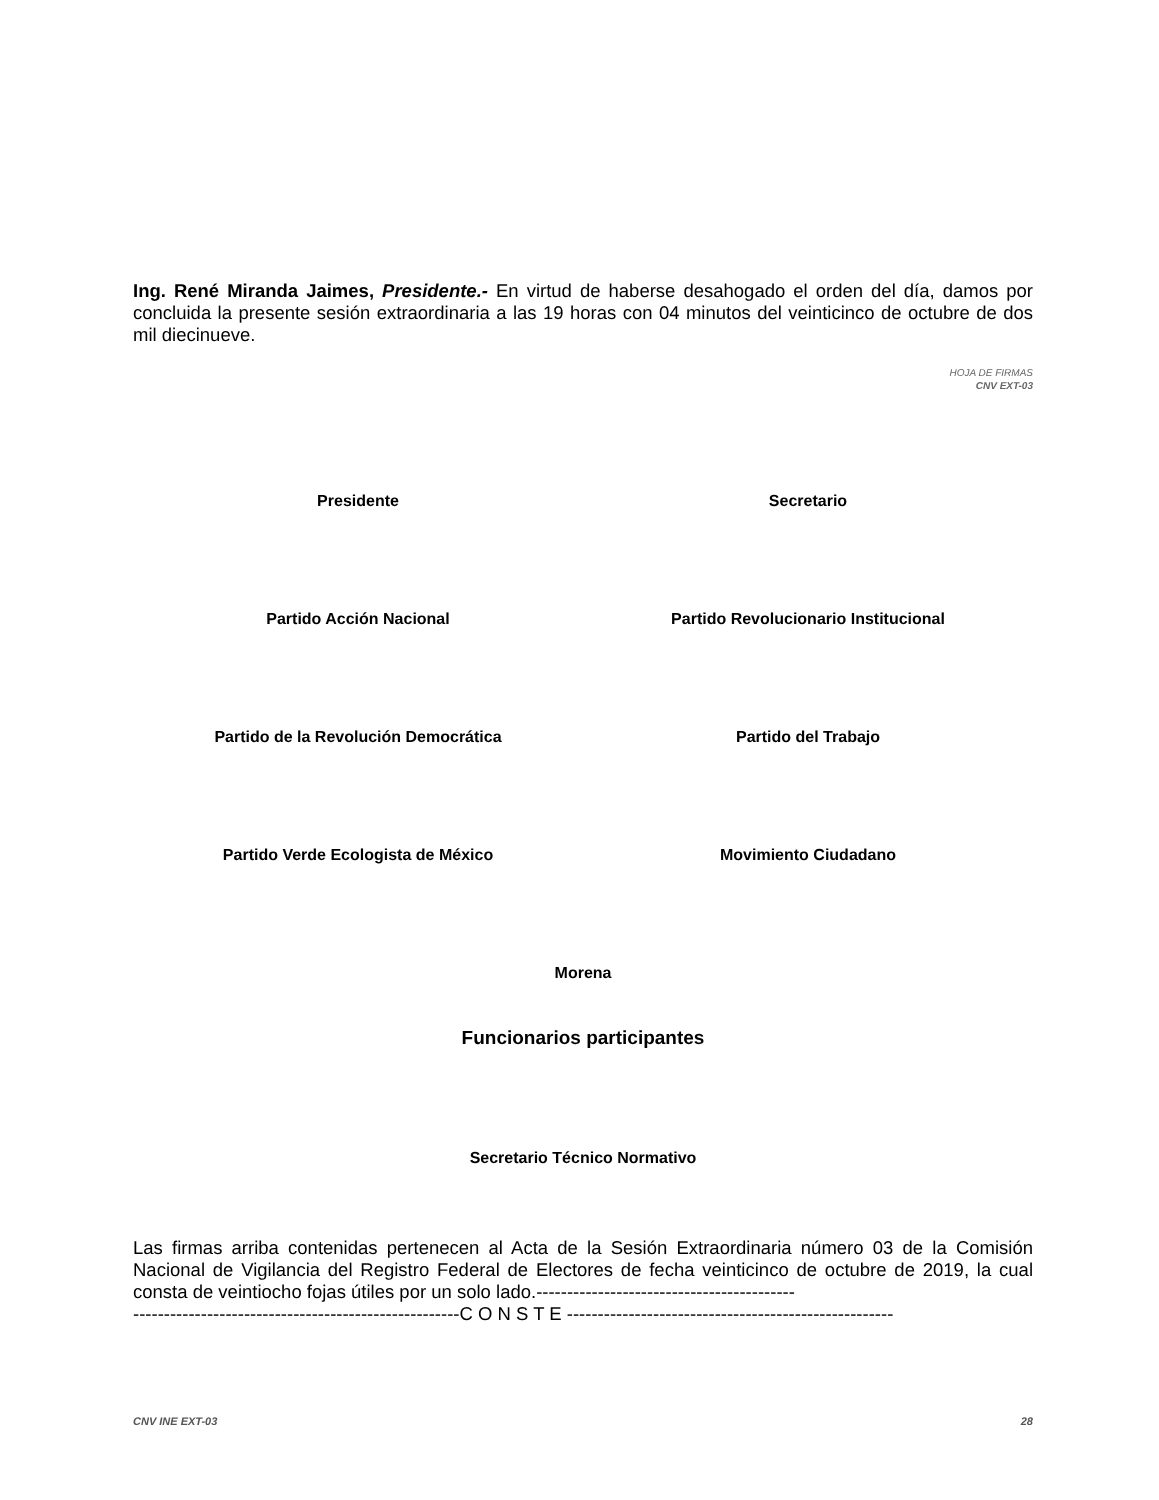Ing. René Miranda Jaimes, Presidente.- En virtud de haberse desahogado el orden del día, damos por concluida la presente sesión extraordinaria a las 19 horas con 04 minutos del veinticinco de octubre de dos mil diecinueve.
HOJA DE FIRMAS
CNV EXT-03
Presidente Secretario
Partido Acción Nacional Partido Revolucionario Institucional
Partido de la Revolución Democrática
Partido del Trabajo
Partido Verde Ecologista de México
Movimiento Ciudadano
Morena
Funcionarios participantes
Secretario Técnico Normativo
Las firmas arriba contenidas pertenecen al Acta de la Sesión Extraordinaria número 03 de la Comisión Nacional de Vigilancia del Registro Federal de Electores de fecha veinticinco de octubre de 2019, la cual consta de veintiocho fojas útiles por un solo lado.------------------------------------------
-----------------------------------------------------C O N S T E -----------------------------------------------------
CNV INE EXT-03 28